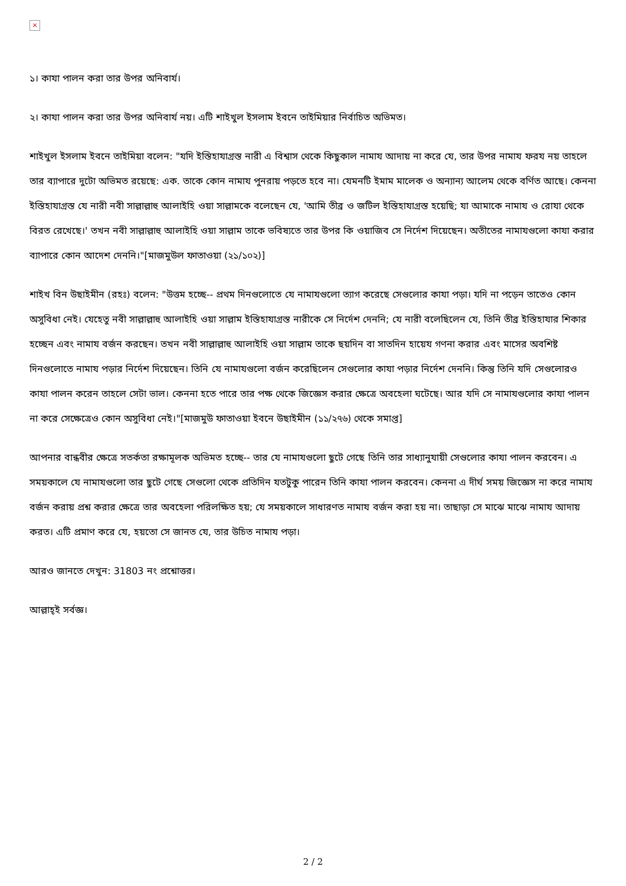×
১। কাযা পালন করা তার উপর অনিবার্য।
২। কাযা পালন করা তার উপর অনিবার্য নয়। এটি শাইখুল ইসলাম ইবনে তাইমিয়ার নির্বাচিত অভিমত।
শাইখুল ইসলাম ইবনে তাইমিয়া বলেন: "যদি ইস্তিহাযাগ্রস্ত নারী এ বিশ্বাস থেকে কিছুকাল নামায আদায় না করে যে, তার উপর নামায ফরয নয় তাহলে তার ব্যাপারে দুটো অভিমত রয়েছে: এক. তাকে কোন নামায পুনরায় পড়তে হবে না। যেমনটি ইমাম মালেক ও অন্যান্য আলেম থেকে বর্ণিত আছে। কেননা ইস্তিহাযাগ্রস্ত যে নারী নবী সাল্লাল্লাহু আলাইহি ওয়া সাল্লামকে বলেছেন যে, 'আমি তীব্র ও জটিল ইস্তিহাযাগ্রস্ত হয়েছি; যা আমাকে নামায ও রোযা থেকে বিরত রেখেছে।' তখন নবী সাল্লাল্লাহু আলাইহি ওয়া সাল্লাম তাকে ভবিষ্যতে তার উপর কি ওয়াজিব সে নির্দেশ দিয়েছেন। অতীতের নামাযগুলো কাযা করার ব্যাপারে কোন আদেশ দেননি।"[মাজমুউল ফাতাওয়া (২১/১০২)]
শাইখ বিন উছাইমীন (রহঃ) বলেন: "উত্তম হচ্ছে-- প্রথম দিনগুলোতে যে নামাযগুলো ত্যাগ করেছে সেগুলোর কাযা পড়া। যদি না পড়েন তাতেও কোন অসুবিধা নেই। যেহেতু নবী সাল্লাল্লাহু আলাইহি ওয়া সাল্লাম ইস্তিহাযাগ্রস্ত নারীকে সে নির্দেশ দেননি; যে নারী বলেছিলেন যে, তিনি তীব্র ইস্তিহাযার শিকার হচ্ছেন এবং নামায বর্জন করছেন। তখন নবী সাল্লাল্লাহু আলাইহি ওয়া সাল্লাম তাকে ছয়দিন বা সাতদিন হায়েয গণনা করার এবং মাসের অবশিষ্ট দিনগুলোতে নামায পড়ার নির্দেশ দিয়েছেন। তিনি যে নামাযগুলো বর্জন করেছিলেন সেগুলোর কাযা পড়ার নির্দেশ দেননি। কিন্তু তিনি যদি সেগুলোরও কাযা পালন করেন তাহলে সেটা ভাল। কেননা হতে পারে তার পক্ষ থেকে জিজ্ঞেস করার ক্ষেত্রে অবহেলা ঘটেছে। আর যদি সে নামাযগুলোর কাযা পালন না করে সেক্ষেত্রেও কোন অসুবিধা নেই।"[মাজমুউ ফাতাওয়া ইবনে উছাইমীন (১১/২৭৬) থেকে সমাপ্ত]
আপনার বান্ধবীর ক্ষেত্রে সতর্কতা রক্ষামূলক অভিমত হচ্ছে-- তার যে নামাযগুলো ছুটে গেছে তিনি তার সাধ্যানুযায়ী সেগুলোর কাযা পালন করবেন। এ সময়কালে যে নামাযগুলো তার ছুটে গেছে সেগুলো থেকে প্রতিদিন যতটুকু পারেন তিনি কাযা পালন করবেন। কেননা এ দীর্ঘ সময় জিজ্ঞেস না করে নামায বর্জন করায় প্রশ্ন করার ক্ষেত্রে তার অবহেলা পরিলক্ষিত হয়; যে সময়কালে সাধারণত নামায বর্জন করা হয় না। তাছাড়া সে মাঝে মাঝে নামায আদায় করত। এটি প্রমাণ করে যে, হয়তো সে জানত যে, তার উচিত নামায পড়া।
আরও জানতে দেখুন: 31803 নং প্রশ্নোত্তর।
আল্লাহ্‌ই সর্বজ্ঞ।
2 / 2